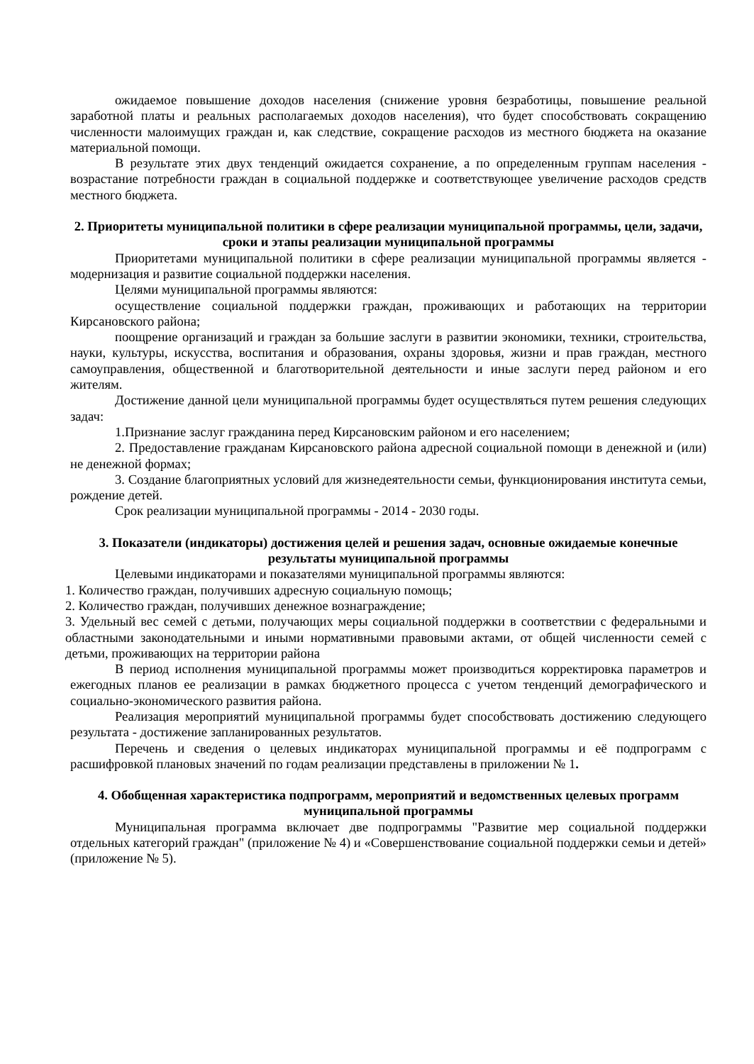ожидаемое повышение доходов населения (снижение уровня безработицы, повышение реальной заработной платы и реальных располагаемых доходов населения), что будет способствовать сокращению численности малоимущих граждан и, как следствие, сокращение расходов из местного бюджета на оказание материальной помощи.
В результате этих двух тенденций ожидается сохранение, а по определенным группам населения - возрастание потребности граждан в социальной поддержке и соответствующее увеличение расходов средств местного бюджета.
2. Приоритеты муниципальной политики в сфере реализации муниципальной программы, цели, задачи, сроки и этапы реализации муниципальной программы
Приоритетами муниципальной политики в сфере реализации муниципальной программы является - модернизация и развитие социальной поддержки населения.
Целями муниципальной программы являются:
осуществление социальной поддержки граждан, проживающих и работающих на территории Кирсановского района;
поощрение организаций и граждан за большие заслуги в развитии экономики, техники, строительства, науки, культуры, искусства, воспитания и образования, охраны здоровья, жизни и прав граждан, местного самоуправления, общественной и благотворительной деятельности и иные заслуги перед районом и его жителям.
Достижение данной цели муниципальной программы будет осуществляться путем решения следующих задач:
1.Признание заслуг гражданина перед Кирсановским районом и его населением;
2. Предоставление гражданам Кирсановского района адресной социальной помощи в денежной и (или) не денежной формах;
3. Создание благоприятных условий для жизнедеятельности семьи, функционирования института семьи, рождение детей.
Срок реализации муниципальной программы - 2014 - 2030 годы.
3. Показатели (индикаторы) достижения целей и решения задач, основные ожидаемые конечные результаты муниципальной программы
Целевыми индикаторами и показателями муниципальной программы являются:
1. Количество граждан, получивших адресную социальную помощь;
2. Количество граждан, получивших денежное вознаграждение;
3. Удельный вес семей с детьми, получающих меры социальной поддержки в соответствии с федеральными и областными законодательными и иными нормативными правовыми актами, от общей численности семей с детьми, проживающих на территории района
В период исполнения муниципальной программы может производиться корректировка параметров и ежегодных планов ее реализации в рамках бюджетного процесса с учетом тенденций демографического и социально-экономического развития района.
Реализация мероприятий муниципальной программы будет способствовать достижению следующего результата - достижение запланированных результатов.
Перечень и сведения о целевых индикаторах муниципальной программы и её подпрограмм с расшифровкой плановых значений по годам реализации представлены в приложении № 1.
4. Обобщенная характеристика подпрограмм, мероприятий и ведомственных целевых программ муниципальной программы
Муниципальная программа включает две подпрограммы "Развитие мер социальной поддержки отдельных категорий граждан" (приложение № 4) и «Совершенствование социальной поддержки семьи и детей» (приложение № 5).